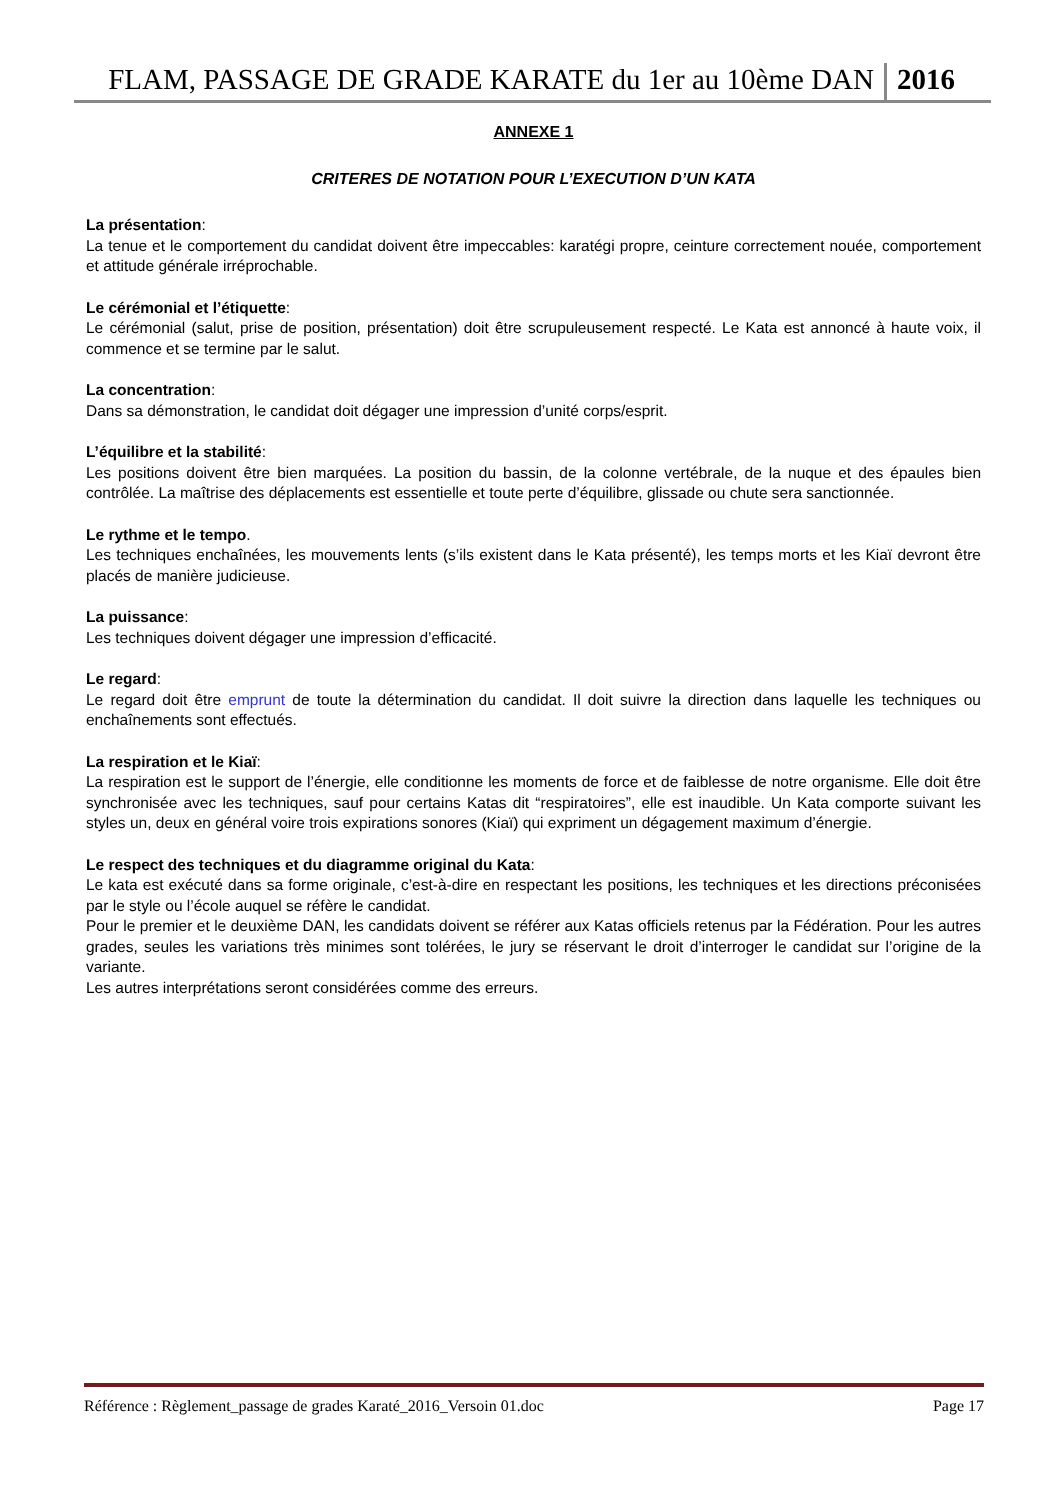FLAM, PASSAGE DE GRADE KARATE du 1er au 10ème DAN 2016
ANNEXE 1
CRITERES DE NOTATION POUR L’EXECUTION D’UN KATA
La présentation:
La tenue et le comportement du candidat doivent être impeccables: karatégi propre, ceinture correctement nouée, comportement et attitude générale irréprochable.
Le cérémonial et l’étiquette:
Le cérémonial (salut, prise de position, présentation) doit être scrupuleusement respecté. Le Kata est annoncé à haute voix, il commence et se termine par le salut.
La concentration:
Dans sa démonstration, le candidat doit dégager une impression d’unité corps/esprit.
L’équilibre et la stabilité:
Les positions doivent être bien marquées. La position du bassin, de la colonne vertébrale, de la nuque et des épaules bien contrôlée. La maîtrise des déplacements est essentielle et toute perte d’équilibre, glissade ou chute sera sanctionnée.
Le rythme et le tempo.
Les techniques enchaînées, les mouvements lents (s’ils existent dans le Kata présenté), les temps morts et les Kiaï devront être placés de manière judicieuse.
La puissance:
Les techniques doivent dégager une impression d’efficacité.
Le regard:
Le regard doit être emprunt de toute la détermination du candidat. Il doit suivre la direction dans laquelle les techniques ou enchaînements sont effectués.
La respiration et le Kiaï:
La respiration est le support de l’énergie, elle conditionne les moments de force et de faiblesse de notre organisme. Elle doit être synchronisée avec les techniques, sauf pour certains Katas dit “respiratoires”, elle est inaudible. Un Kata comporte suivant les styles un, deux en général voire trois expirations sonores (Kiaï) qui expriment un dégagement maximum d’énergie.
Le respect des techniques et du diagramme original du Kata:
Le kata est exécuté dans sa forme originale, c’est-à-dire en respectant les positions, les techniques et les directions préconisées par le style ou l’école auquel se réfère le candidat.
Pour le premier et le deuxième DAN, les candidats doivent se référer aux Katas officiels retenus par la Fédération. Pour les autres grades, seules les variations très minimes sont tolérées, le jury se réservant le droit d’interroger le candidat sur l’origine de la variante.
Les autres interprétations seront considérées comme des erreurs.
Référence : Règlement_passage de grades Karaté_2016_Versoin 01.doc Page 17